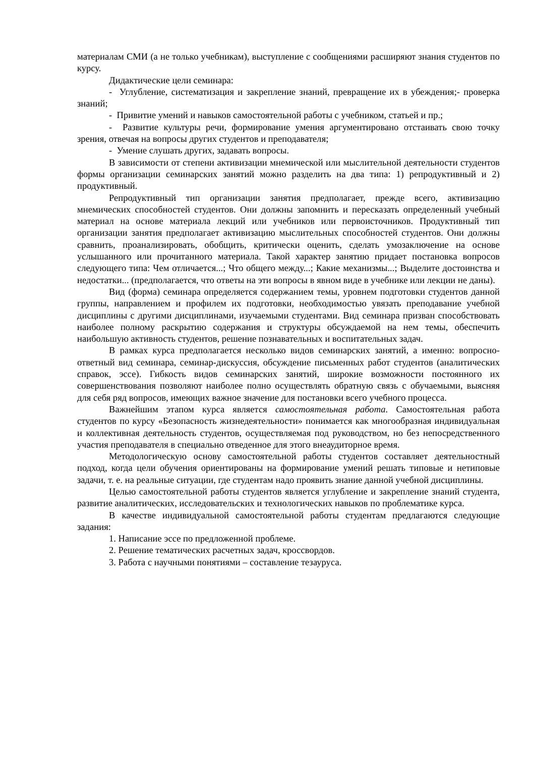материалам СМИ (а не только учебникам), выступление с сообщениями расширяют знания студентов по курсу.
Дидактические цели семинара:
- Углубление, систематизация и закрепление знаний, превращение их в убеждения;- проверка знаний;
- Привитие умений и навыков самостоятельной работы с учебником, статьей и пр.;
- Развитие культуры речи, формирование умения аргументировано отстаивать свою точку зрения, отвечая на вопросы других студентов и преподавателя;
- Умение слушать других, задавать вопросы.
В зависимости от степени активизации мнемической или мыслительной деятельности студентов формы организации семинарских занятий можно разделить на два типа: 1) репродуктивный и 2) продуктивный.
Репродуктивный тип организации занятия предполагает, прежде всего, активизацию мнемических способностей студентов. Они должны запомнить и пересказать определенный учебный материал на основе материала лекций или учебников или первоисточников. Продуктивный тип организации занятия предполагает активизацию мыслительных способностей студентов. Они должны сравнить, проанализировать, обобщить, критически оценить, сделать умозаключение на основе услышанного или прочитанного материала. Такой характер занятию придает постановка вопросов следующего типа: Чем отличается...; Что общего между...; Какие механизмы...; Выделите достоинства и недостатки... (предполагается, что ответы на эти вопросы в явном виде в учебнике или лекции не даны).
Вид (форма) семинара определяется содержанием темы, уровнем подготовки студентов данной группы, направлением и профилем их подготовки, необходимостью увязать преподавание учебной дисциплины с другими дисциплинами, изучаемыми студентами. Вид семинара призван способствовать наиболее полному раскрытию содержания и структуры обсуждаемой на нем темы, обеспечить наибольшую активность студентов, решение познавательных и воспитательных задач.
В рамках курса предполагается несколько видов семинарских занятий, а именно: вопросно-ответный вид семинара, семинар-дискуссия, обсуждение письменных работ студентов (аналитических справок, эссе). Гибкость видов семинарских занятий, широкие возможности постоянного их совершенствования позволяют наиболее полно осуществлять обратную связь с обучаемыми, выясняя для себя ряд вопросов, имеющих важное значение для постановки всего учебного процесса.
Важнейшим этапом курса является самостоятельная работа. Самостоятельная работа студентов по курсу «Безопасность жизнедеятельности» понимается как многообразная индивидуальная и коллективная деятельность студентов, осуществляемая под руководством, но без непосредственного участия преподавателя в специально отведенное для этого внеаудиторное время.
Методологическую основу самостоятельной работы студентов составляет деятельностный подход, когда цели обучения ориентированы на формирование умений решать типовые и нетиповые задачи, т. е. на реальные ситуации, где студентам надо проявить знание данной учебной дисциплины.
Целью самостоятельной работы студентов является углубление и закрепление знаний студента, развитие аналитических, исследовательских и технологических навыков по проблематике курса.
В качестве индивидуальной самостоятельной работы студентам предлагаются следующие задания:
1. Написание эссе по предложенной проблеме.
2. Решение тематических расчетных задач, кроссвордов.
3. Работа с научными понятиями – составление тезауруса.